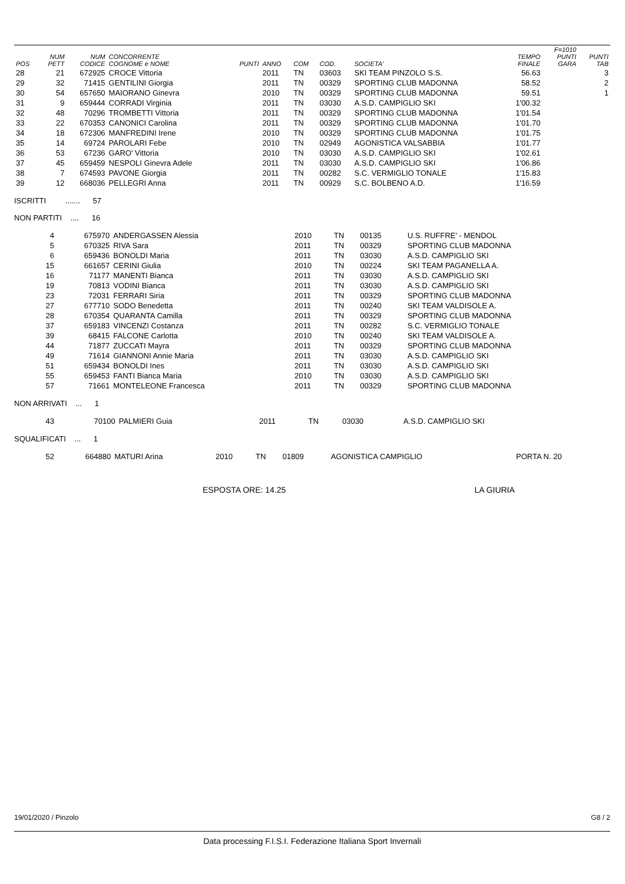| POS | NUM PETT | NUM CODICE | CONCORRENTE COGNOME e NOME | PUNTI | ANNO | COM | COD. | SOCIETA' | TEMPO FINALE | F=1010 PUNTI GARA | PUNTI TAB |
| --- | --- | --- | --- | --- | --- | --- | --- | --- | --- | --- | --- |
| 28 | 21 | 672925 | CROCE Vittoria | | 2011 | TN | 03603 | SKI TEAM PINZOLO S.S. | 56.63 | | 3 |
| 29 | 32 | 71415 | GENTILINI Giorgia | | 2011 | TN | 00329 | SPORTING CLUB MADONNA | 58.52 | | 2 |
| 30 | 54 | 657650 | MAIORANO Ginevra | | 2010 | TN | 00329 | SPORTING CLUB MADONNA | 59.51 | | 1 |
| 31 | 9 | 659444 | CORRADI Virginia | | 2011 | TN | 03030 | A.S.D. CAMPIGLIO SKI | 1'00.32 | | |
| 32 | 48 | 70296 | TROMBETTI Vittoria | | 2011 | TN | 00329 | SPORTING CLUB MADONNA | 1'01.54 | | |
| 33 | 22 | 670353 | CANONICI Carolina | | 2011 | TN | 00329 | SPORTING CLUB MADONNA | 1'01.70 | | |
| 34 | 18 | 672306 | MANFREDINI Irene | | 2010 | TN | 00329 | SPORTING CLUB MADONNA | 1'01.75 | | |
| 35 | 14 | 69724 | PAROLARI Febe | | 2010 | TN | 02949 | AGONISTICA VALSABBIA | 1'01.77 | | |
| 36 | 53 | 67236 | GARO' Vittoria | | 2010 | TN | 03030 | A.S.D. CAMPIGLIO SKI | 1'02.61 | | |
| 37 | 45 | 659459 | NESPOLI Ginevra Adele | | 2011 | TN | 03030 | A.S.D. CAMPIGLIO SKI | 1'06.86 | | |
| 38 | 7 | 674593 | PAVONE Giorgia | | 2011 | TN | 00282 | S.C. VERMIGLIO TONALE | 1'15.83 | | |
| 39 | 12 | 668036 | PELLEGRI Anna | | 2011 | TN | 00929 | S.C. BOLBENO A.D. | 1'16.59 | | |
ISCRITTI ....... 57
NON PARTITI .... 16
| 4 | 675970 | ANDERGASSEN Alessia | 2010 | TN | 00135 | U.S. RUFFRE' - MENDOL |
| 5 | 670325 | RIVA Sara | 2011 | TN | 00329 | SPORTING CLUB MADONNA |
| 6 | 659436 | BONOLDI Maria | 2011 | TN | 03030 | A.S.D. CAMPIGLIO SKI |
| 15 | 661657 | CERINI Giulia | 2010 | TN | 00224 | SKI TEAM PAGANELLA A. |
| 16 | 71177 | MANENTI Bianca | 2011 | TN | 03030 | A.S.D. CAMPIGLIO SKI |
| 19 | 70813 | VODINI Bianca | 2011 | TN | 03030 | A.S.D. CAMPIGLIO SKI |
| 23 | 72031 | FERRARI Siria | 2011 | TN | 00329 | SPORTING CLUB MADONNA |
| 27 | 677710 | SODO Benedetta | 2011 | TN | 00240 | SKI TEAM VALDISOLE A. |
| 28 | 670354 | QUARANTA Camilla | 2011 | TN | 00329 | SPORTING CLUB MADONNA |
| 37 | 659183 | VINCENZI Costanza | 2011 | TN | 00282 | S.C. VERMIGLIO TONALE |
| 39 | 68415 | FALCONE Carlotta | 2010 | TN | 00240 | SKI TEAM VALDISOLE A. |
| 44 | 71877 | ZUCCATI Mayra | 2011 | TN | 00329 | SPORTING CLUB MADONNA |
| 49 | 71614 | GIANNONI Annie Maria | 2011 | TN | 03030 | A.S.D. CAMPIGLIO SKI |
| 51 | 659434 | BONOLDI Ines | 2011 | TN | 03030 | A.S.D. CAMPIGLIO SKI |
| 55 | 659453 | FANTI Bianca Maria | 2010 | TN | 03030 | A.S.D. CAMPIGLIO SKI |
| 57 | 71661 | MONTELEONE Francesca | 2011 | TN | 00329 | SPORTING CLUB MADONNA |
NON ARRIVATI ... 1
| 43 | 70100 | PALMIERI Guia | 2011 | TN | 03030 | A.S.D. CAMPIGLIO SKI |
SQUALIFICATI ... 1
| 52 | 664880 | MATURI Arina | 2010 | TN | 01809 | AGONISTICA CAMPIGLIO | PORTA N. 20 |
ESPOSTA ORE: 14.25 LA GIURIA
19/01/2020 / Pinzolo G8 / 2
Data processing F.I.S.I. Federazione Italiana Sport Invernali